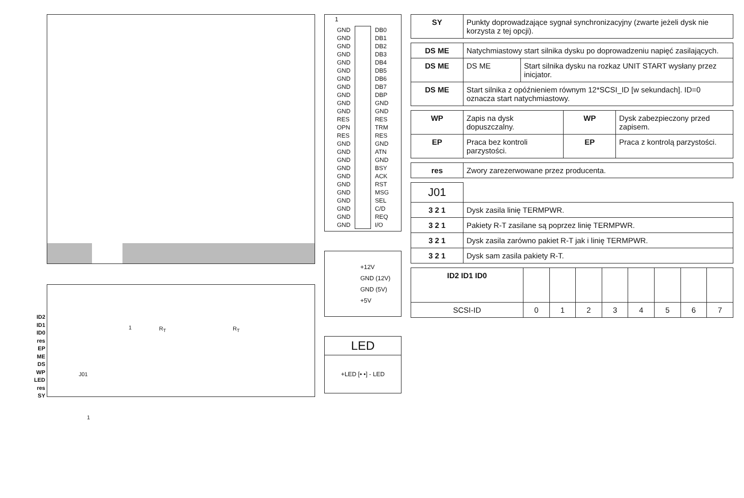ID2
ID1
ID0
res
EP
ME
DS
WP
LED
res
SY
1 R<sub>T</sub> R<sub>T</sub>
J01
1
1
GND
GND
GND
GND
GND
GND
GND
GND
GND
GND
GND
RES
OPN
RES
GND
GND
GND
GND
GND
GND
GND
GND
GND
GND
GND
DB0
DB1
DB2
DB3
DB4
DB5
DB6
DB7
DBP
GND
GND
RES
TRM
RES
GND
ATN
GND
BSY
ACK
RST
MSG
SEL
C/D
REQ
I/O
+12V
GND (12V)
GND (5V)
+5V
LED
+LED [• •] - LED
| SY | Punkty doprowadzające sygnał synchronizacyjny (zwarte jeżeli dysk nie korzysta z tej opcji). |
| DS ME | Natychmiastowy start silnika dysku po doprowadzeniu napięć zasilających. | |
| DS ME | DS ME | Start silnika dysku na rozkaz UNIT START wysłany przez inicjator. |
| DS ME | Start silnika z opóźnieniem równym 12*SCSI_ID [w sekundach]. ID=0 oznacza start natychmiastowy. | |
| WP | Zapis na dysk dopuszczalny. | WP | Dysk zabezpieczony przed zapisem. |
| EP | Praca bez kontroli parzystości. | EP | Praca z kontrolą parzystości. |
| res | Zwory zarezerwowane przez producenta. |
| J01 | |
| 3 2 1 | Dysk zasila linię TERMPWR. |
| 3 2 1 | Pakiety R-T zasilane są poprzez linię TERMPWR. |
| 3 2 1 | Dysk zasila zarówno pakiet R-T jak i linię TERMPWR. |
| 3 2 1 | Dysk sam zasila pakiety R-T. |
| ID2 ID1 ID0 | | | | | | | | |
| SCSI-ID | 0 | 1 | 2 | 3 | 4 | 5 | 6 | 7 |